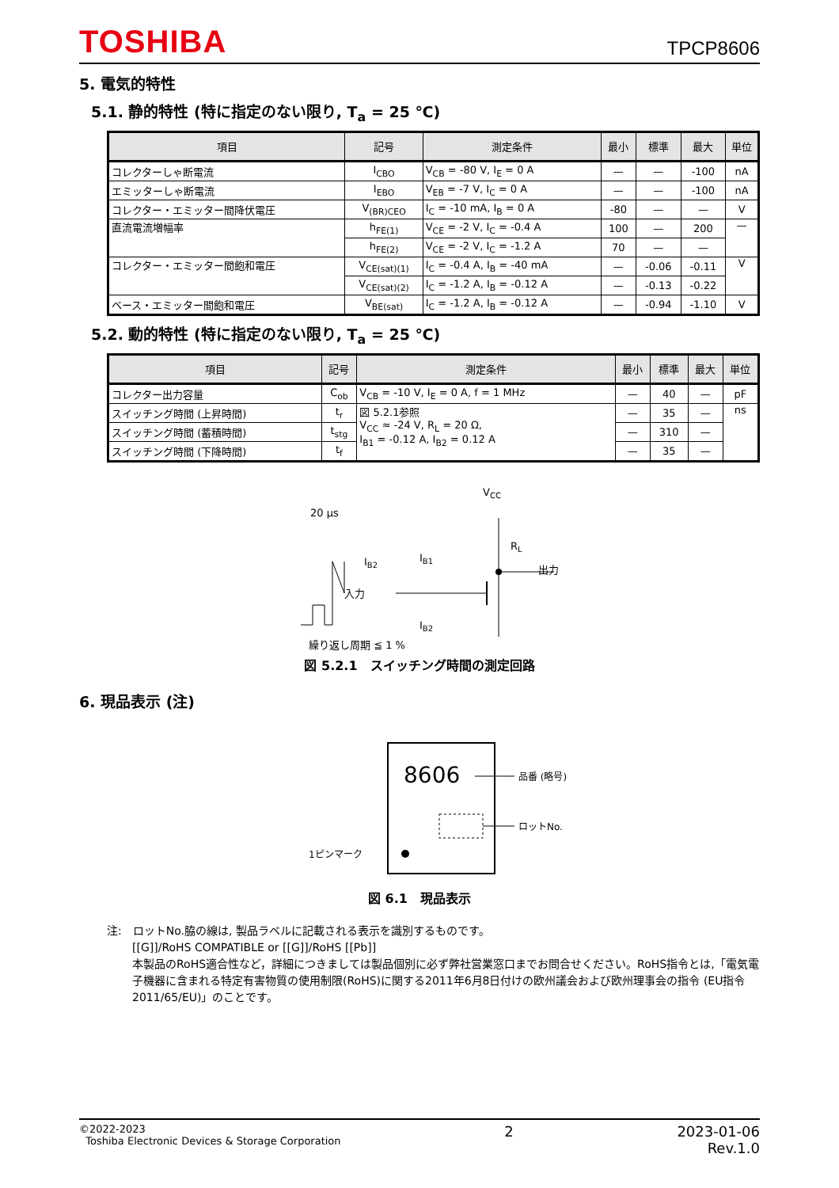TOSHIBA
TPCP8606
5. 電気的特性
5.1. 静的特性 (特に指定のない限り, T<sub>a</sub> = 25 ℃)
| 項目 | 記号 | 測定条件 | 最小 | 標準 | 最大 | 単位 |
| --- | --- | --- | --- | --- | --- | --- |
| コレクターしゃ断電流 | I<sub>CBO</sub> | V<sub>CB</sub> = -80 V, I<sub>E</sub> = 0 A | — | — | -100 | nA |
| エミッターしゃ断電流 | I<sub>EBO</sub> | V<sub>EB</sub> = -7 V, I<sub>C</sub> = 0 A | — | — | -100 | nA |
| コレクター・エミッター間降伏電圧 | V<sub>(BR)CEO</sub> | I<sub>C</sub> = -10 mA, I<sub>B</sub> = 0 A | -80 | — | — | V |
| 直流電流増幅率 | h<sub>FE(1)</sub> | V<sub>CE</sub> = -2 V, I<sub>C</sub> = -0.4 A | 100 | — | 200 | — |
| | h<sub>FE(2)</sub> | V<sub>CE</sub> = -2 V, I<sub>C</sub> = -1.2 A | 70 | — | — | |
| コレクター・エミッター間飽和電圧 | V<sub>CE(sat)(1)</sub> | I<sub>C</sub> = -0.4 A, I<sub>B</sub> = -40 mA | — | -0.06 | -0.11 | V |
| | V<sub>CE(sat)(2)</sub> | I<sub>C</sub> = -1.2 A, I<sub>B</sub> = -0.12 A | — | -0.13 | -0.22 | |
| ベース・エミッター間飽和電圧 | V<sub>BE(sat)</sub> | I<sub>C</sub> = -1.2 A, I<sub>B</sub> = -0.12 A | — | -0.94 | -1.10 | V |
5.2. 動的特性 (特に指定のない限り, T<sub>a</sub> = 25 ℃)
| 項目 | 記号 | 測定条件 | 最小 | 標準 | 最大 | 単位 |
| --- | --- | --- | --- | --- | --- | --- |
| コレクター出力容量 | C<sub>ob</sub> | V<sub>CB</sub> = -10 V, I<sub>E</sub> = 0 A, f = 1 MHz | — | 40 | — | pF |
| スイッチング時間 (上昇時間) | t<sub>r</sub> | 図 5.2.1参照 V<sub>CC</sub> ≈ -24 V, R<sub>L</sub> = 20 Ω, I<sub>B1</sub> = -0.12 A, I<sub>B2</sub> = 0.12 A | — | 35 | — | ns |
| スイッチング時間 (蓄積時間) | t<sub>stg</sub> | | — | 310 | — | |
| スイッチング時間 (下降時間) | t<sub>f</sub> | | — | 35 | — | |
VCC
20 μs
RL
出力
IB1
入力
IB2
IB2
繰り返し周期 ≦ 1 %
図 5.2.1　スイッチング時間の測定回路
6. 現品表示 (注)
8606
品番 (略号)
ロットNo.
1ピンマーク
図 6.1　現品表示
注:　ロットNo.脇の線は, 製品ラベルに記載される表示を識別するものです。
[[G]]/RoHS COMPATIBLE or [[G]]/RoHS [[Pb]]
本製品のRoHS適合性など，詳細につきましては製品個別に必ず弊社営業窓口までお問合せください。RoHS指令とは,「電気電子機器に含まれる特定有害物質の使用制限(RoHS)に関する2011年6月8日付けの欧州議会および欧州理事会の指令 (EU指令2011/65/EU)」のことです。
©2022-2023
Toshiba Electronic Devices & Storage Corporation
2 2023-01-06
Rev.1.0